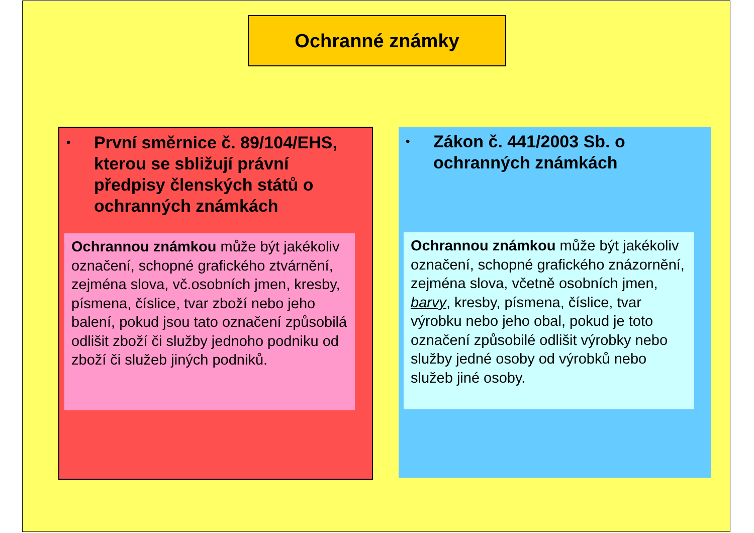Ochranné známky
• První směrnice č. 89/104/EHS, kterou se sbližují právní předpisy členských států o ochranných známkách
Ochrannou známkou může být jakékoliv označení, schopné grafického ztvárnění, zejména slova, vč.osobních jmen, kresby, písmena, číslice, tvar zboží nebo jeho balení, pokud jsou tato označení způsobilá odlišit zboží či služby jednoho podniku od zboží či služeb jiných podniků.
• Zákon č. 441/2003 Sb. o ochranných známkách
Ochrannou známkou může být jakékoliv označení, schopné grafického znázornění, zejména slova, včetně osobních jmen, barvy, kresby, písmena, číslice, tvar výrobku nebo jeho obal, pokud je toto označení způsobilé odlišit výrobky nebo služby jedné osoby od výrobků nebo služeb jiné osoby.